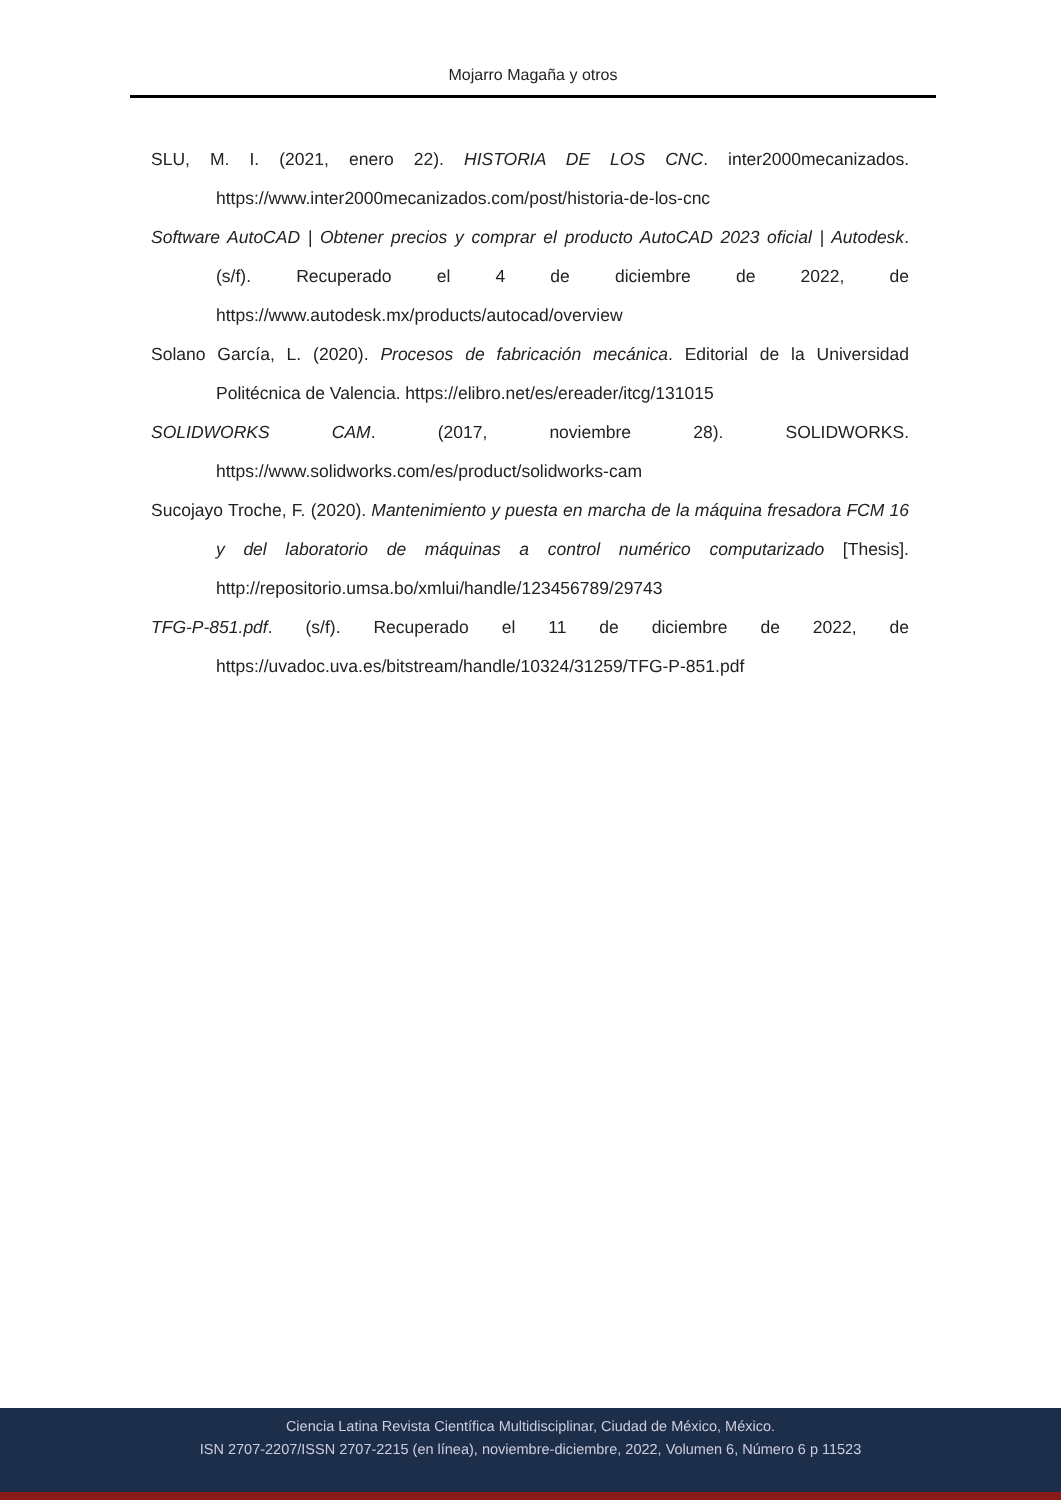Mojarro Magaña y otros
SLU, M. I. (2021, enero 22). HISTORIA DE LOS CNC. inter2000mecanizados. https://www.inter2000mecanizados.com/post/historia-de-los-cnc
Software AutoCAD | Obtener precios y comprar el producto AutoCAD 2023 oficial | Autodesk. (s/f). Recuperado el 4 de diciembre de 2022, de https://www.autodesk.mx/products/autocad/overview
Solano García, L. (2020). Procesos de fabricación mecánica. Editorial de la Universidad Politécnica de Valencia. https://elibro.net/es/ereader/itcg/131015
SOLIDWORKS CAM. (2017, noviembre 28). SOLIDWORKS. https://www.solidworks.com/es/product/solidworks-cam
Sucojayo Troche, F. (2020). Mantenimiento y puesta en marcha de la máquina fresadora FCM 16 y del laboratorio de máquinas a control numérico computarizado [Thesis]. http://repositorio.umsa.bo/xmlui/handle/123456789/29743
TFG-P-851.pdf. (s/f). Recuperado el 11 de diciembre de 2022, de https://uvadoc.uva.es/bitstream/handle/10324/31259/TFG-P-851.pdf
Ciencia Latina Revista Científica Multidisciplinar, Ciudad de México, México.
ISN 2707-2207/ISSN 2707-2215 (en línea), noviembre-diciembre, 2022, Volumen 6, Número 6 p 11523